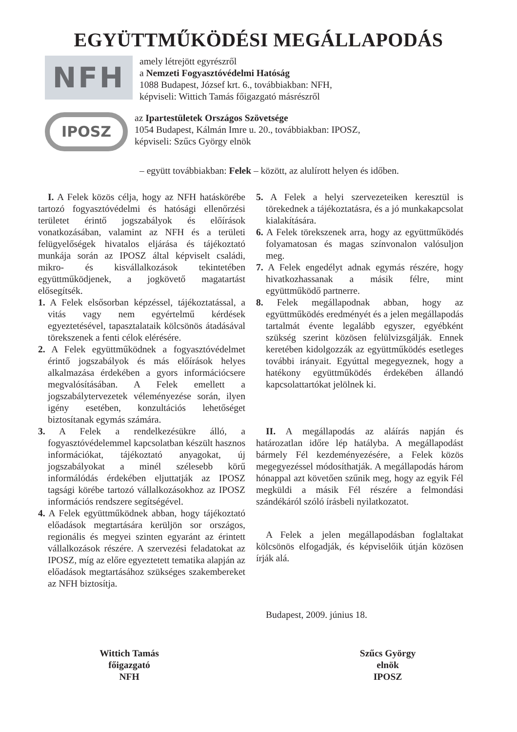EGYÜTTMŰKÖDÉSI MEGÁLLAPODÁS
NFH
amely létrejött egyrészről
a Nemzeti Fogyasztóvédelmi Hatóság
1088 Budapest, József krt. 6., továbbiakban: NFH,
képviseli: Wittich Tamás főigazgató másrészről
IPOSZ
az Ipartestületek Országos Szövetsége
1054 Budapest, Kálmán Imre u. 20., továbbiakban: IPOSZ,
képviseli: Szűcs György elnök
– együtt továbbiakban: Felek – között, az alulírott helyen és időben.
I. A Felek közös célja, hogy az NFH hatáskörébe tartozó fogyasztóvédelmi és hatósági ellenőrzési területet érintő jogszabályok és előírások vonatkozásában, valamint az NFH és a területi felügyelőségek hivatalos eljárása és tájékoztató munkája során az IPOSZ által képviselt családi, mikro- és kisvállalkozások tekintetében együttműködjenek, a jogkövető magatartást elősegítsék.
1. A Felek elsősorban képzéssel, tájékoztatással, a vitás vagy nem egyértelmű kérdések egyeztetésével, tapasztalataik kölcsönös átadásával törekszenek a fenti célok elérésére.
2. A Felek együttműködnek a fogyasztóvédelmet érintő jogszabályok és más előírások helyes alkalmazása érdekében a gyors információcsere megvalósításában. A Felek emellett a jogszabálytervezetek véleményezése során, ilyen igény esetében, konzultációs lehetőséget biztosítanak egymás számára.
3. A Felek a rendelkezésükre álló, a fogyasztóvédelemmel kapcsolatban készült hasznos információkat, tájékoztató anyagokat, új jogszabályokat a minél szélesebb körű informálódás érdekében eljuttatják az IPOSZ tagsági körébe tartozó vállalkozásokhoz az IPOSZ információs rendszere segítségével.
4. A Felek együttműködnek abban, hogy tájékoztató előadások megtartására kerüljön sor országos, regionális és megyei szinten egyaránt az érintett vállalkozások részére. A szervezési feladatokat az IPOSZ, míg az előre egyeztetett tematika alapján az előadások megtartásához szükséges szakembereket az NFH biztosítja.
5. A Felek a helyi szervezeteiken keresztül is törekednek a tájékoztatásra, és a jó munkakapcsolat kialakítására.
6. A Felek törekszenek arra, hogy az együttműködés folyamatosan és magas színvonalon valósuljon meg.
7. A Felek engedélyt adnak egymás részére, hogy hivatkozhassanak a másik félre, mint együttműködő partnerre.
8. Felek megállapodnak abban, hogy az együttműködés eredményét és a jelen megállapodás tartalmát évente legalább egyszer, egyébként szükség szerint közösen felülvizsgálják. Ennek keretében kidolgozzák az együttműködés esetleges további irányait. Egyúttal megegyeznek, hogy a hatékony együttműködés érdekében állandó kapcsolattartókat jelölnek ki.
II. A megállapodás az aláírás napján és határozatlan időre lép hatályba. A megállapodást bármely Fél kezdeményezésére, a Felek közös megegyezéssel módosíthatják. A megállapodás három hónappal azt követően szűnik meg, hogy az egyik Fél megküldi a másik Fél részére a felmondási szándékáról szóló írásbeli nyilatkozatot.
A Felek a jelen megállapodásban foglaltakat kölcsönös elfogadják, és képviselőik útján közösen írják alá.
Budapest, 2009. június 18.
Wittich Tamás
főigazgató
NFH
Szűcs György
elnök
IPOSZ